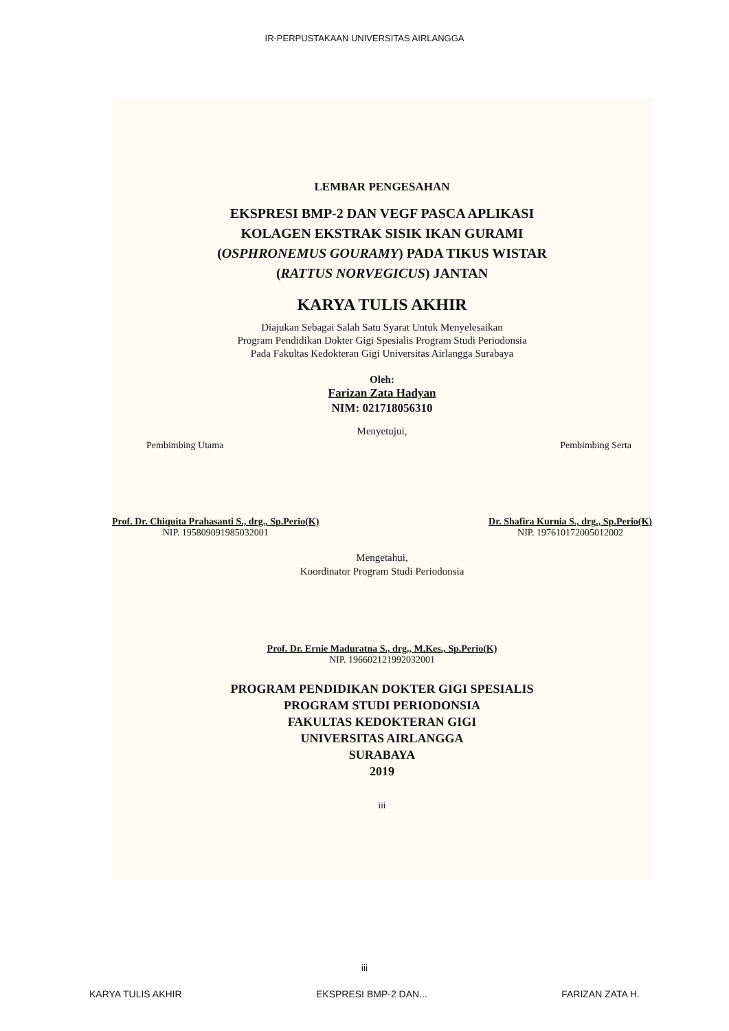IR-PERPUSTAKAAN UNIVERSITAS AIRLANGGA
LEMBAR PENGESAHAN
EKSPRESI BMP-2 DAN VEGF PASCA APLIKASI
KOLAGEN EKSTRAK SISIK IKAN GURAMI
(OSPHRONEMUS GOURAMY) PADA TIKUS WISTAR
(RATTUS NORVEGICUS) JANTAN
KARYA TULIS AKHIR
Diajukan Sebagai Salah Satu Syarat Untuk Menyelesaikan
Program Pendidikan Dokter Gigi Spesialis Program Studi Periodonsia
Pada Fakultas Kedokteran Gigi Universitas Airlangga Surabaya
Oleh:
Farizan Zata Hadyan
NIM: 021718056310
Menyetujui,
Pembimbing Utama Pembimbing Serta
Prof. Dr. Chiquita Prahasanti S., drg., Sp.Perio(K)
NIP. 195809091985032001
Dr. Shafira Kurnia S., drg., Sp.Perio(K)
NIP. 197610172005012002
Mengetahui,
Koordinator Program Studi Periodonsia
Prof. Dr. Ernie Maduratna S., drg., M.Kes., Sp.Perio(K)
NIP. 196602121992032001
PROGRAM PENDIDIKAN DOKTER GIGI SPESIALIS
PROGRAM STUDI PERIODONSIA
FAKULTAS KEDOKTERAN GIGI
UNIVERSITAS AIRLANGGA
SURABAYA
2019
iii
iii
KARYA TULIS AKHIR EKSPRESI BMP-2 DAN... FARIZAN ZATA H.